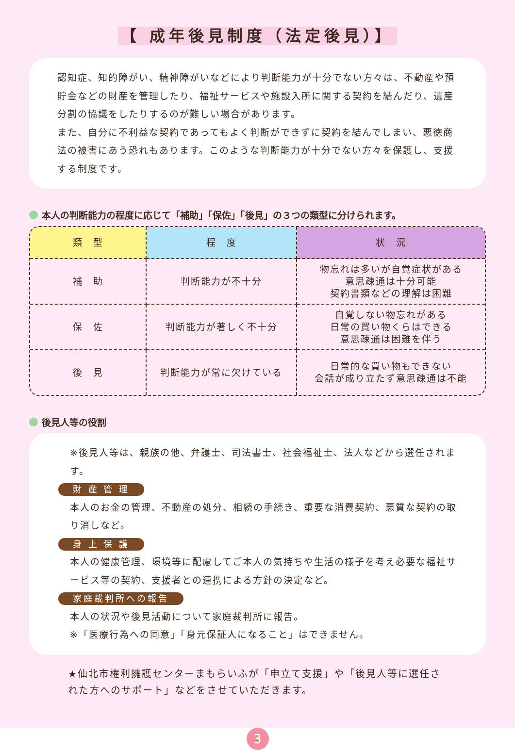【 成年後見制度（法定後見）】
認知症、知的障がい、精神障がいなどにより判断能力が十分でない方々は、不動産や預貯金などの財産を管理したり、福祉サービスや施設入所に関する契約を結んだり、遺産分割の協議をしたりするのが難しい場合があります。
また、自分に不利益な契約であってもよく判断ができずに契約を結んでしまい、悪徳商法の被害にあう恐れもあります。このような判断能力が十分でない方々を保護し、支援する制度です。
本人の判断能力の程度に応じて「補助」「保佐」「後見」の３つの類型に分けられます。
| 類 型 | 程 度 | 状 況 |
| --- | --- | --- |
| 補 助 | 判断能力が不十分 | 物忘れは多いが自覚症状がある 意思疎通は十分可能 契約書類などの理解は困難 |
| 保 佐 | 判断能力が著しく不十分 | 自覚しない物忘れがある 日常の買い物くらはできる 意思疎通は困難を伴う |
| 後 見 | 判断能力が常に欠けている | 日常的な買い物もできない 会話が成り立たず意思疎通は不能 |
後見人等の役割
※後見人等は、親族の他、弁護士、司法書士、社会福祉士、法人などから選任されます。
財 産 管 理
本人のお金の管理、不動産の処分、相続の手続き、重要な消費契約、悪質な契約の取り消しなど。
身 上 保 護
本人の健康管理、環境等に配慮してご本人の気持ちや生活の様子を考え必要な福祉サービス等の契約、支援者との連携による方針の決定など。
家庭裁判所への報告
本人の状況や後見活動について家庭裁判所に報告。
※「医療行為への同意」「身元保証人になること」はできません。
★仙北市権利擁護センターまもらいふが「申立て支援」や「後見人等に選任された方へのサポート」などをさせていただきます。
3